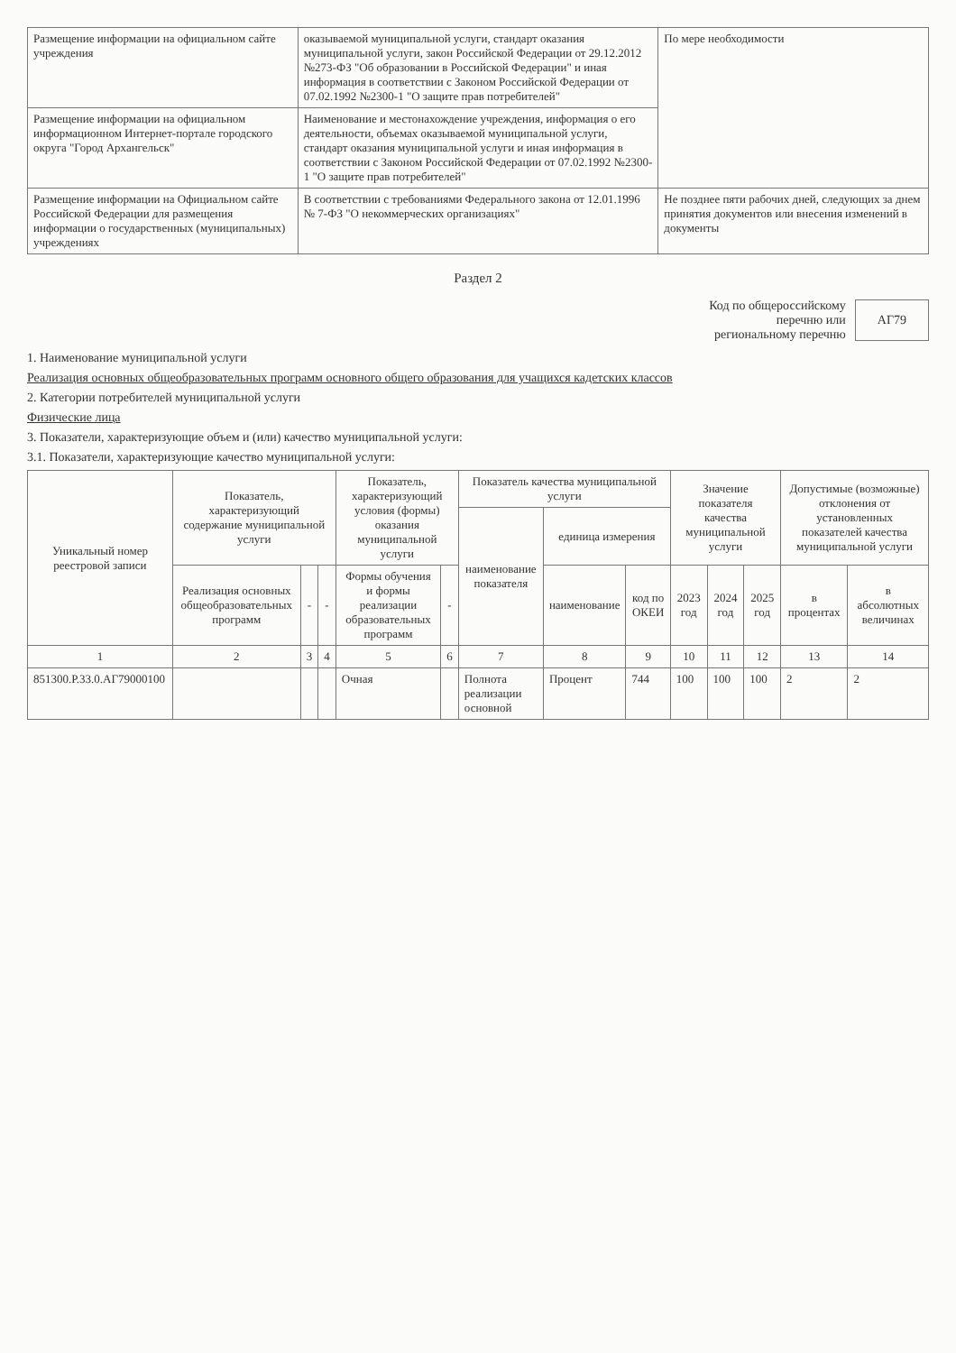| Размещение информации на официальном сайте учреждения | оказываемой муниципальной услуги, стандарт оказания муниципальной услуги, закон Российской Федерации от 29.12.2012 №273-ФЗ "Об образовании в Российской Федерации" и иная информация в соответствии с Законом Российской Федерации от 07.02.1992 №2300-1 "О защите прав потребителей" | По мере необходимости |
| Размещение информации на официальном информационном Интернет-портале городского округа "Город Архангельск" | Наименование и местонахождение учреждения, информация о его деятельности, объемах оказываемой муниципальной услуги, стандарт оказания муниципальной услуги и иная информация в соответствии с Законом Российской Федерации от 07.02.1992 №2300-1 "О защите прав потребителей" | |
| Размещение информации на Официальном сайте Российской Федерации для размещения информации о государственных (муниципальных) учреждениях | В соответствии с требованиями Федерального закона от 12.01.1996 № 7-ФЗ "О некоммерческих организациях" | Не позднее пяти рабочих дней, следующих за днем принятия документов или внесения изменений в документы |
Раздел 2
Код по общероссийскому
перечню или
региональному перечню
АГ79
1. Наименование муниципальной услуги
Реализация основных общеобразовательных программ основного общего образования для учащихся кадетских классов
2. Категории потребителей муниципальной услуги
Физические лица
3. Показатели, характеризующие объем и (или) качество муниципальной услуги:
3.1. Показатели, характеризующие качество муниципальной услуги:
| Уникальный номер реестровой записи | Показатель, характеризующий содержание муниципальной услуги | | | Показатель, характеризующий условия (формы) оказания муниципальной услуги | | Показатель качества муниципальной услуги | | | Значение показателя качества муниципальной услуги | | | Допустимые (возможные) отклонения от установленных показателей качества муниципальной услуги | |
| --- | --- | --- | --- | --- | --- | --- | --- | --- | --- | --- | --- | --- | --- |
| | | | | | | наименование показателя | единица измерения | | | | | | |
| | Реализация основных общеобразовательных программ | - | - | Формы обучения и формы реализации образовательных программ | - | | наименование | код по ОКЕИ | 2023 год | 2024 год | 2025 год | в процентах | в абсолютных величинах |
| 1 | 2 | 3 | 4 | 5 | 6 | 7 | 8 | 9 | 10 | 11 | 12 | 13 | 14 |
| 851300.Р.33.0.АГ79000100 | | | | Очная | | Полнота реализации основной | Процент | 744 | 100 | 100 | 100 | 2 | 2 |